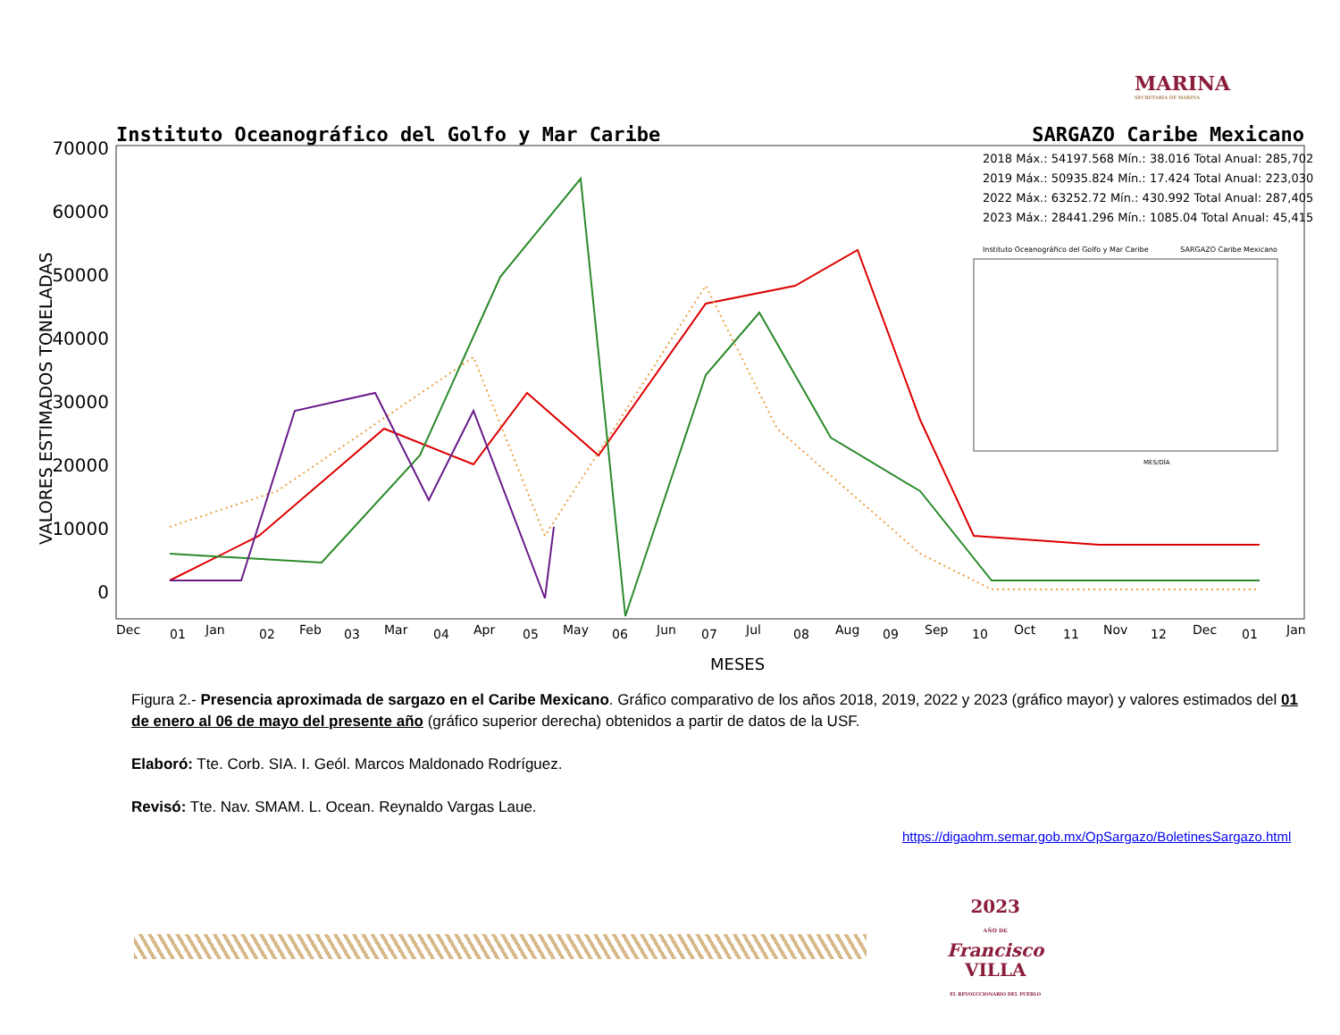MARINA
SECRETARÍA DE MARINA
Instituto Oceanográfico del Golfo y Mar Caribe
SARGAZO Caribe Mexicano
70000
60000
50000
40000
30000
20000
10000
0
VALORES ESTIMADOS TONELADAS
Dec
01
Jan
02
Feb
03
Mar
04
Apr
05
May
06
Jun
07
Jul
08
Aug
09
Sep
10
Oct
11
Nov
12
Dec
01
Jan
MESES
2018 Máx.: 54197.568 Mín.: 38.016 Total Anual: 285,702
2019 Máx.: 50935.824 Mín.: 17.424 Total Anual: 223,030
2022 Máx.: 63252.72 Mín.: 430.992 Total Anual: 287,405
2023 Máx.: 28441.296 Mín.: 1085.04 Total Anual: 45,415
Instituto Oceanográfico del Golfo y Mar Caribe
SARGAZO Caribe Mexicano
MES/DÍA
Figura 2.- Presencia aproximada de sargazo en el Caribe Mexicano. Gráfico comparativo de los años 2018, 2019, 2022 y 2023 (gráfico mayor) y valores estimados del 01 de enero al 06 de mayo del presente año (gráfico superior derecha) obtenidos a partir de datos de la USF.
Elaboró: Tte. Corb. SIA. I. Geól. Marcos Maldonado Rodríguez.
Revisó: Tte. Nav. SMAM. L. Ocean. Reynaldo Vargas Laue.
https://digaohm.semar.gob.mx/OpSargazo/BoletinesSargazo.html
2023
AÑO DE
Francisco
VILLA
EL REVOLUCIONARIO DEL PUEBLO